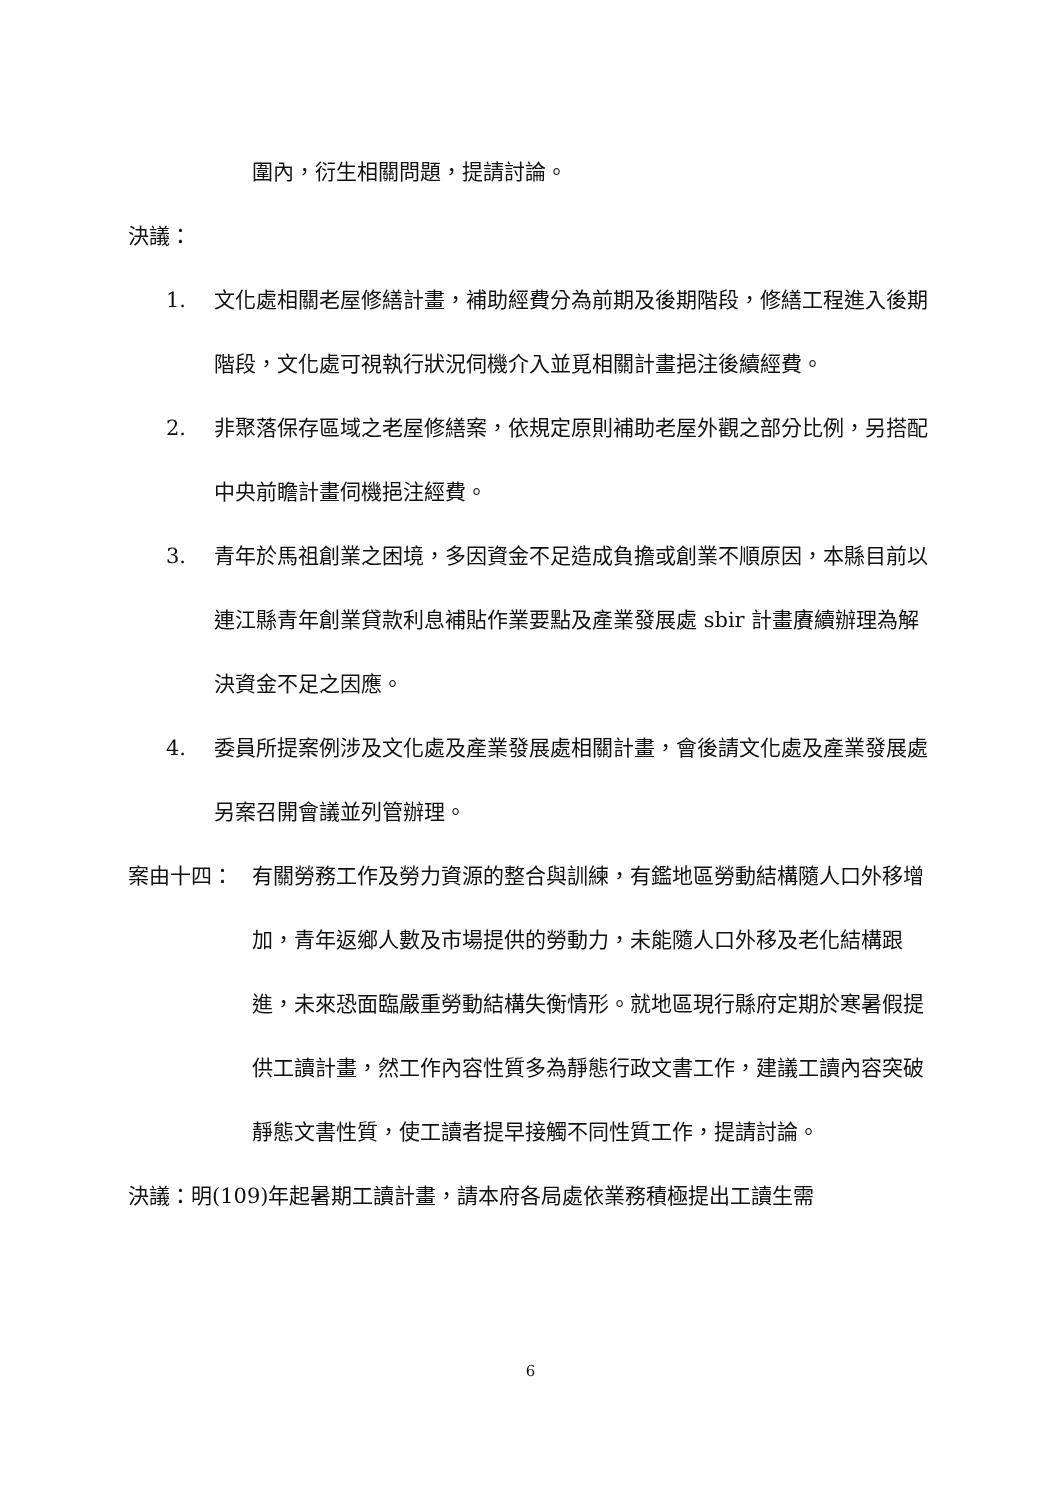圍內，衍生相關問題，提請討論。
決議：
1. 文化處相關老屋修繕計畫，補助經費分為前期及後期階段，修繕工程進入後期階段，文化處可視執行狀況伺機介入並覓相關計畫挹注後續經費。
2. 非聚落保存區域之老屋修繕案，依規定原則補助老屋外觀之部分比例，另搭配中央前瞻計畫伺機挹注經費。
3. 青年於馬祖創業之困境，多因資金不足造成負擔或創業不順原因，本縣目前以連江縣青年創業貸款利息補貼作業要點及產業發展處 sbir 計畫賡續辦理為解決資金不足之因應。
4. 委員所提案例涉及文化處及產業發展處相關計畫，會後請文化處及產業發展處另案召開會議並列管辦理。
案由十四： 有關勞務工作及勞力資源的整合與訓練，有鑑地區勞動結構隨人口外移增加，青年返鄉人數及市場提供的勞動力，未能隨人口外移及老化結構跟進，未來恐面臨嚴重勞動結構失衡情形。就地區現行縣府定期於寒暑假提供工讀計畫，然工作內容性質多為靜態行政文書工作，建議工讀內容突破靜態文書性質，使工讀者提早接觸不同性質工作，提請討論。
決議：明(109)年起暑期工讀計畫，請本府各局處依業務積極提出工讀生需
6